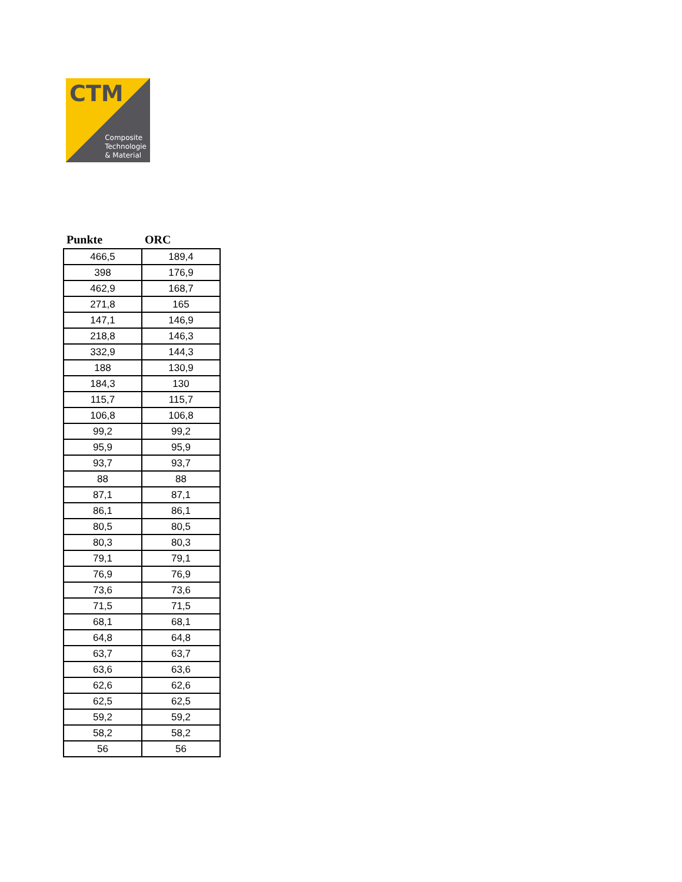CTM
Composite
Technologie
& Material
| Punkte | ORC |
| --- | --- |
| 466,5 | 189,4 |
| 398 | 176,9 |
| 462,9 | 168,7 |
| 271,8 | 165 |
| 147,1 | 146,9 |
| 218,8 | 146,3 |
| 332,9 | 144,3 |
| 188 | 130,9 |
| 184,3 | 130 |
| 115,7 | 115,7 |
| 106,8 | 106,8 |
| 99,2 | 99,2 |
| 95,9 | 95,9 |
| 93,7 | 93,7 |
| 88 | 88 |
| 87,1 | 87,1 |
| 86,1 | 86,1 |
| 80,5 | 80,5 |
| 80,3 | 80,3 |
| 79,1 | 79,1 |
| 76,9 | 76,9 |
| 73,6 | 73,6 |
| 71,5 | 71,5 |
| 68,1 | 68,1 |
| 64,8 | 64,8 |
| 63,7 | 63,7 |
| 63,6 | 63,6 |
| 62,6 | 62,6 |
| 62,5 | 62,5 |
| 59,2 | 59,2 |
| 58,2 | 58,2 |
| 56 | 56 |